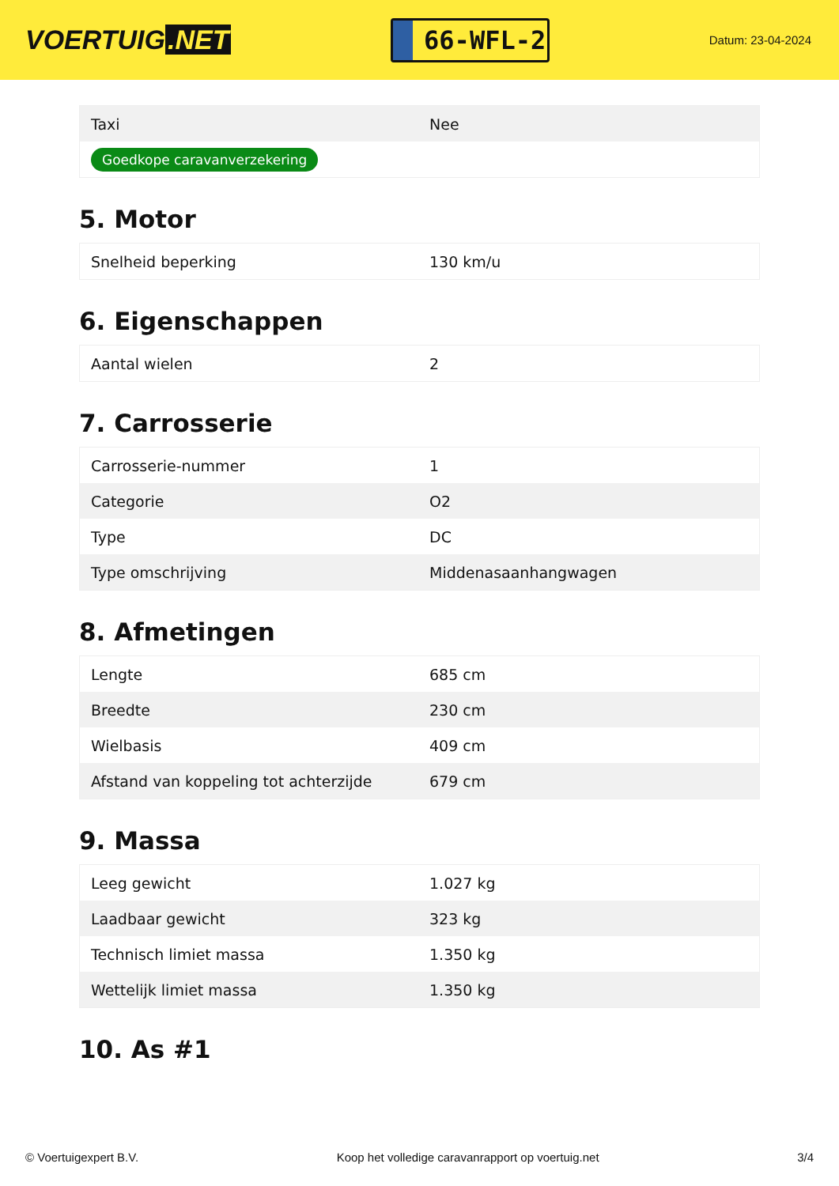VOERTUIG.NET
66-WFL-2
Datum: 23-04-2024
| Taxi | Nee |
| Goedkope caravanverzekering | |
5. Motor
| Snelheid beperking | 130 km/u |
6. Eigenschappen
| Aantal wielen | 2 |
7. Carrosserie
| Carrosserie-nummer | 1 |
| Categorie | O2 |
| Type | DC |
| Type omschrijving | Middenasaanhangwagen |
8. Afmetingen
| Lengte | 685 cm |
| Breedte | 230 cm |
| Wielbasis | 409 cm |
| Afstand van koppeling tot achterzijde | 679 cm |
9. Massa
| Leeg gewicht | 1.027 kg |
| Laadbaar gewicht | 323 kg |
| Technisch limiet massa | 1.350 kg |
| Wettelijk limiet massa | 1.350 kg |
10. As #1
© Voertuigexpert B.V. Koop het volledige caravanrapport op voertuig.net 3/4